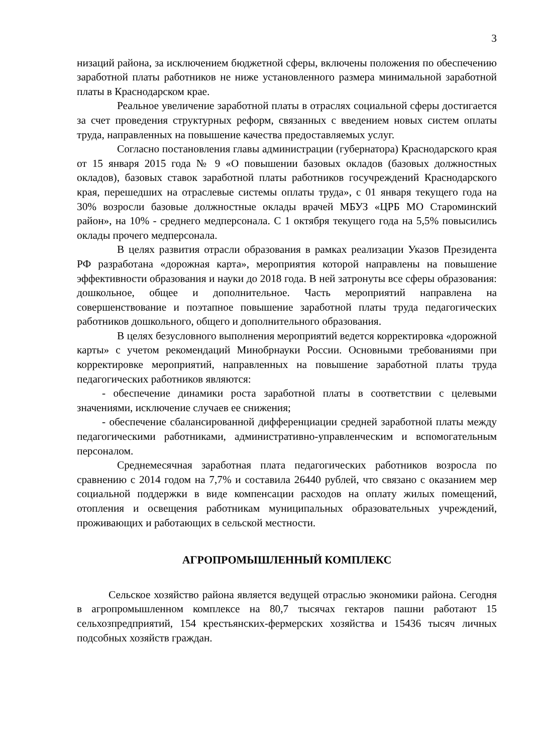3
низаций района, за исключением бюджетной сферы, включены положения по обеспечению заработной платы работников не ниже установленного размера минимальной заработной платы в Краснодарском крае.
Реальное увеличение заработной платы в отраслях социальной сферы достигается за счет проведения структурных реформ, связанных с введением новых систем оплаты труда, направленных на повышение качества предоставляемых услуг.
Согласно постановления главы администрации (губернатора) Краснодарского края от 15 января 2015 года № 9 «О повышении базовых окладов (базовых должностных окладов), базовых ставок заработной платы работников госучреждений Краснодарского края, перешедших на отраслевые системы оплаты труда», с 01 января текущего года на 30% возросли базовые должностные оклады врачей МБУЗ «ЦРБ МО Староминский район», на 10% - среднего медперсонала. С 1 октября текущего года на 5,5% повысились оклады прочего медперсонала.
В целях развития отрасли образования в рамках реализации Указов Президента РФ разработана «дорожная карта», мероприятия которой направлены на повышение эффективности образования и науки до 2018 года. В ней затронуты все сферы образования: дошкольное, общее и дополнительное. Часть мероприятий направлена на совершенствование и поэтапное повышение заработной платы труда педагогических работников дошкольного, общего и дополнительного образования.
В целях безусловного выполнения мероприятий ведется корректировка «дорожной карты» с учетом рекомендаций Минобрнауки России. Основными требованиями при корректировке мероприятий, направленных на повышение заработной платы труда педагогических работников являются:
- обеспечение динамики роста заработной платы в соответствии с целевыми значениями, исключение случаев ее снижения;
- обеспечение сбалансированной дифференциации средней заработной платы между педагогическими работниками, административно-управленческим и вспомогательным персоналом.
Среднемесячная заработная плата педагогических работников возросла по сравнению с 2014 годом на 7,7% и составила 26440 рублей, что связано с оказанием мер социальной поддержки в виде компенсации расходов на оплату жилых помещений, отопления и освещения работникам муниципальных образовательных учреждений, проживающих и работающих в сельской местности.
АГРОПРОМЫШЛЕННЫЙ КОМПЛЕКС
Сельское хозяйство района является ведущей отраслью экономики района. Сегодня в агропромышленном комплексе на 80,7 тысячах гектаров пашни работают 15 сельхозпредприятий, 154 крестьянских-фермерских хозяйства и 15436 тысяч личных подсобных хозяйств граждан.